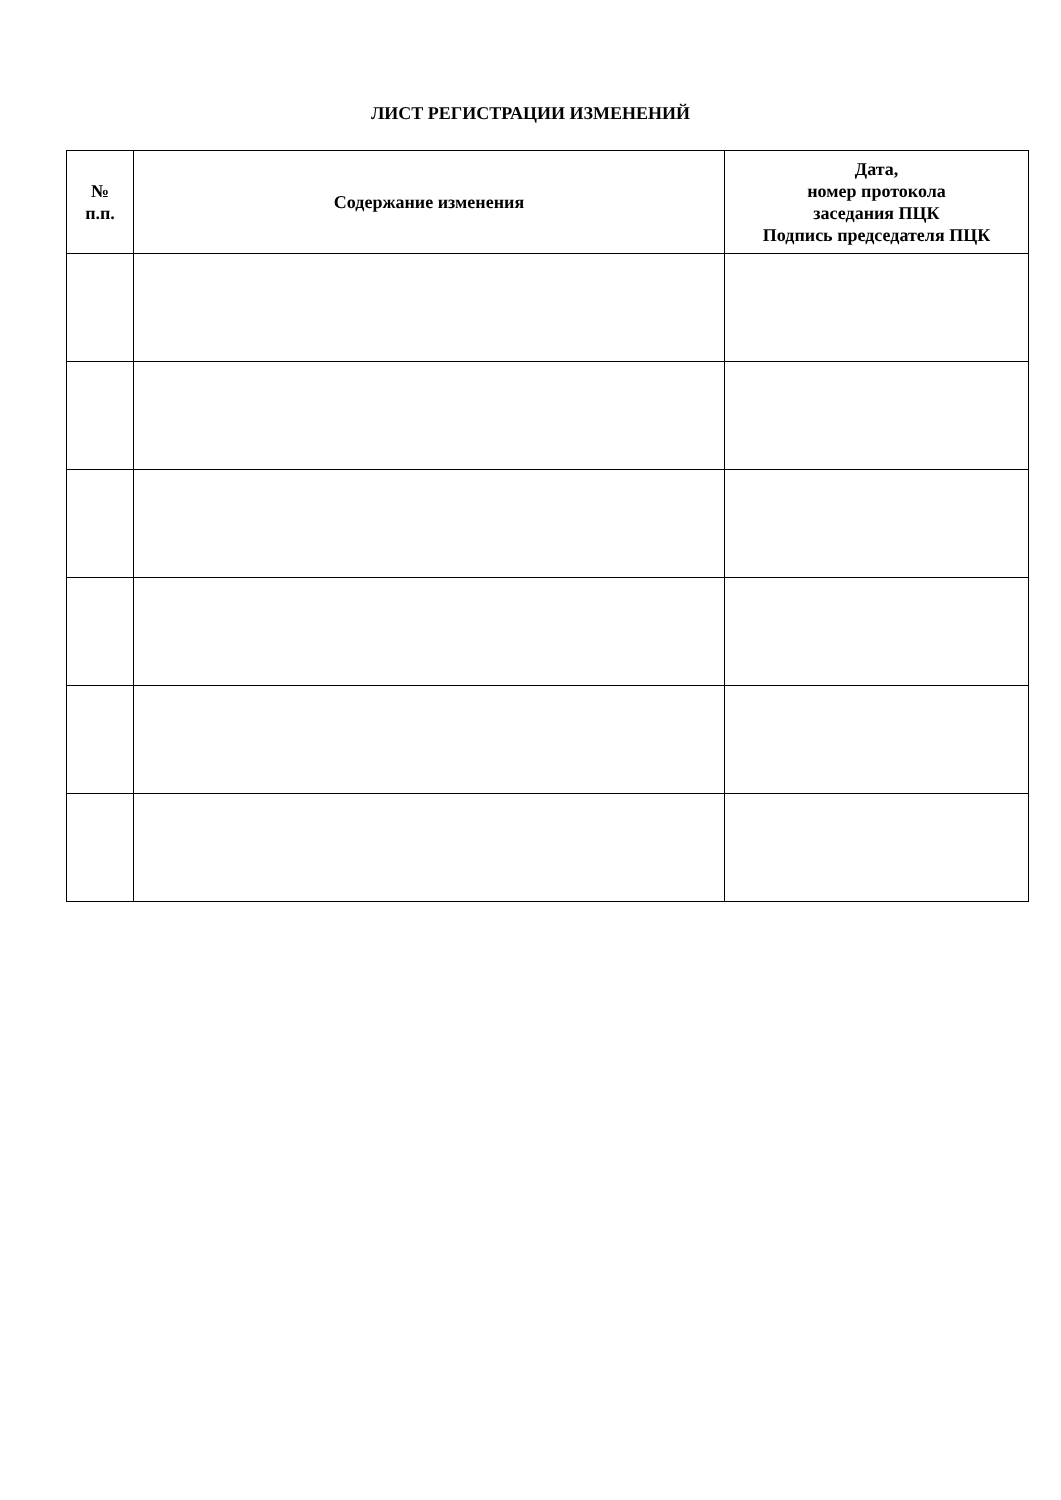ЛИСТ РЕГИСТРАЦИИ ИЗМЕНЕНИЙ
| № п.п. | Содержание изменения | Дата, номер протокола заседания ПЦК Подпись председателя ПЦК |
| --- | --- | --- |